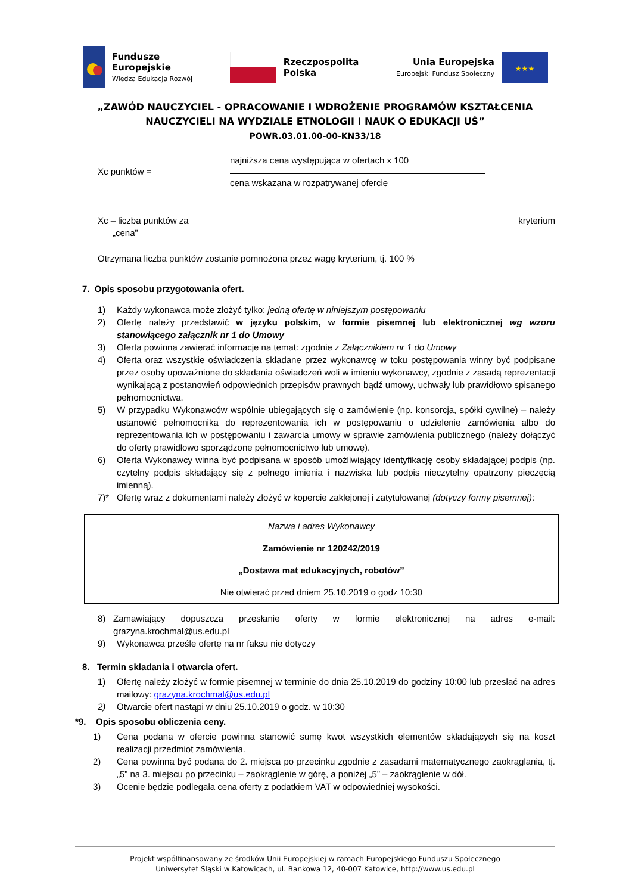Fundusze
Europejskie
Wiedza Edukacja Rozwój
Rzeczpospolita
Polska
Unia Europejska
Europejski Fundusz Społeczny
★★★
„ZAWÓD NAUCZYCIEL - OPRACOWANIE I WDROŻENIE PROGRAMÓW KSZTAŁCENIA
NAUCZYCIELI NA WYDZIALE ETNOLOGII I NAUK O EDUKACJI UŚ”
POWR.03.01.00-00-KN33/18
Xc punktów =
najniższa cena występująca w ofertach x 100
cena wskazana w rozpatrywanej ofercie
Xc – liczba punktów za
„cena” kryterium
Otrzymana liczba punktów zostanie pomnożona przez wagę kryterium, tj. 100 %
7. Opis sposobu przygotowania ofert.
1) Każdy wykonawca może złożyć tylko: jedną ofertę w niniejszym postępowaniu
2) Ofertę należy przedstawić w języku polskim, w formie pisemnej lub elektronicznej wg wzoru stanowiącego załącznik nr 1 do Umowy
3) Oferta powinna zawierać informacje na temat: zgodnie z Załącznikiem nr 1 do Umowy
4) Oferta oraz wszystkie oświadczenia składane przez wykonawcę w toku postępowania winny być podpisane przez osoby upoważnione do składania oświadczeń woli w imieniu wykonawcy, zgodnie z zasadą reprezentacji wynikającą z postanowień odpowiednich przepisów prawnych bądź umowy, uchwały lub prawidłowo spisanego pełnomocnictwa.
5) W przypadku Wykonawców wspólnie ubiegających się o zamówienie (np. konsorcja, spółki cywilne) – należy ustanowić pełnomocnika do reprezentowania ich w postępowaniu o udzielenie zamówienia albo do reprezentowania ich w postępowaniu i zawarcia umowy w sprawie zamówienia publicznego (należy dołączyć do oferty prawidłowo sporządzone pełnomocnictwo lub umowę).
6) Oferta Wykonawcy winna być podpisana w sposób umożliwiający identyfikację osoby składającej podpis (np. czytelny podpis składający się z pełnego imienia i nazwiska lub podpis nieczytelny opatrzony pieczęcią imienną).
7)* Ofertę wraz z dokumentami należy złożyć w kopercie zaklejonej i zatytułowanej (dotyczy formy pisemnej):
Nazwa i adres Wykonawcy
Zamówienie nr 120242/2019
„Dostawa mat edukacyjnych, robotów”
Nie otwierać przed dniem 25.10.2019 o godz 10:30
8) Zamawiający dopuszcza przesłanie oferty w formie elektronicznej na adres e-mail: grazyna.krochmal@us.edu.pl
9) Wykonawca prześle ofertę na nr faksu nie dotyczy
8. Termin składania i otwarcia ofert.
1) Ofertę należy złożyć w formie pisemnej w terminie do dnia 25.10.2019 do godziny 10:00 lub przesłać na adres mailowy: grazyna.krochmal@us.edu.pl
2) Otwarcie ofert nastąpi w dniu 25.10.2019 o godz. w 10:30
*9. Opis sposobu obliczenia ceny.
1) Cena podana w ofercie powinna stanowić sumę kwot wszystkich elementów składających się na koszt realizacji przedmiot zamówienia.
2) Cena powinna być podana do 2. miejsca po przecinku zgodnie z zasadami matematycznego zaokrąglania, tj. „5” na 3. miejscu po przecinku – zaokrąglenie w górę, a poniżej „5” – zaokrąglenie w dół.
3) Ocenie będzie podlegała cena oferty z podatkiem VAT w odpowiedniej wysokości.
Projekt współfinansowany ze środków Unii Europejskiej w ramach Europejskiego Funduszu Społecznego
Uniwersytet Śląski w Katowicach, ul. Bankowa 12, 40-007 Katowice, http://www.us.edu.pl